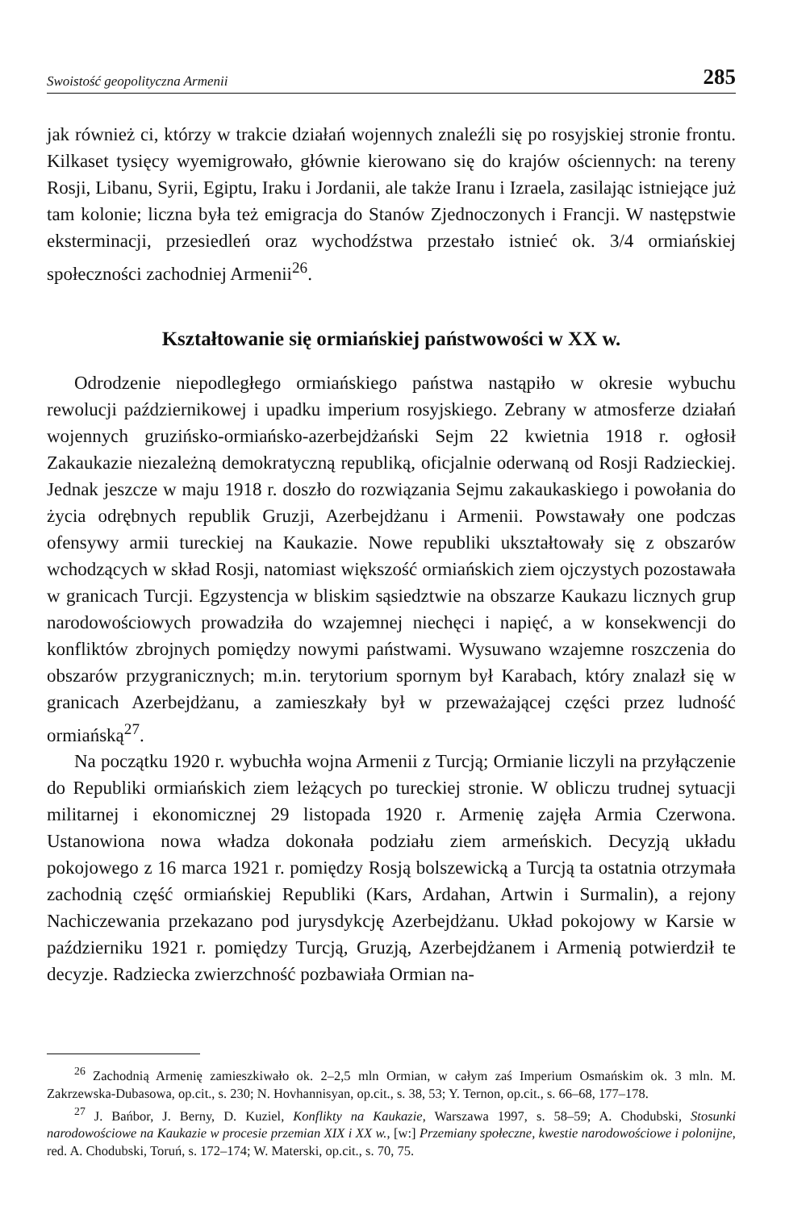Swoistość geopolityczna Armenii 285
jak również ci, którzy w trakcie działań wojennych znaleźli się po rosyjskiej stronie frontu. Kilkaset tysięcy wyemigrowało, głównie kierowano się do krajów ościennych: na tereny Rosji, Libanu, Syrii, Egiptu, Iraku i Jordanii, ale także Iranu i Izraela, zasilając istniejące już tam kolonie; liczna była też emigracja do Stanów Zjednoczonych i Francji. W następstwie eksterminacji, przesiedleń oraz wychodźstwa przestało istnieć ok. 3/4 ormiańskiej społeczności zachodniej Armenii<sup>26</sup>.
Kształtowanie się ormiańskiej państwowości w XX w.
Odrodzenie niepodległego ormiańskiego państwa nastąpiło w okresie wybuchu rewolucji październikowej i upadku imperium rosyjskiego. Zebrany w atmosferze działań wojennych gruzińsko-ormiańsko-azerbejdżański Sejm 22 kwietnia 1918 r. ogłosił Zakaukazie niezależną demokratyczną republiką, oficjalnie oderwaną od Rosji Radzieckiej. Jednak jeszcze w maju 1918 r. doszło do rozwiązania Sejmu zakaukaskiego i powołania do życia odrębnych republik Gruzji, Azerbejdżanu i Armenii. Powstawały one podczas ofensywy armii tureckiej na Kaukazie. Nowe republiki ukształtowały się z obszarów wchodzących w skład Rosji, natomiast większość ormiańskich ziem ojczystych pozostawała w granicach Turcji. Egzystencja w bliskim sąsiedztwie na obszarze Kaukazu licznych grup narodowościowych prowadziła do wzajemnej niechęci i napięć, a w konsekwencji do konfliktów zbrojnych pomiędzy nowymi państwami. Wysuwano wzajemne roszczenia do obszarów przygranicznych; m.in. terytorium spornym był Karabach, który znalazł się w granicach Azerbejdżanu, a zamieszkały był w przeważającej części przez ludność ormiańską<sup>27</sup>.
Na początku 1920 r. wybuchła wojna Armenii z Turcją; Ormianie liczyli na przyłączenie do Republiki ormiańskich ziem leżących po tureckiej stronie. W obliczu trudnej sytuacji militarnej i ekonomicznej 29 listopada 1920 r. Armenię zajęła Armia Czerwona. Ustanowiona nowa władza dokonała podziału ziem armeńskich. Decyzją układu pokojowego z 16 marca 1921 r. pomiędzy Rosją bolszewicką a Turcją ta ostatnia otrzymała zachodnią część ormiańskiej Republiki (Kars, Ardahan, Artwin i Surmalin), a rejony Nachiczewania przekazano pod jurysdykcję Azerbejdżanu. Układ pokojowy w Karsie w październiku 1921 r. pomiędzy Turcją, Gruzją, Azerbejdżanem i Armenią potwierdził te decyzje. Radziecka zwierzchność pozbawiała Ormian na-
<sup>26</sup> Zachodnią Armenię zamieszkiwało ok. 2–2,5 mln Ormian, w całym zaś Imperium Osmańskim ok. 3 mln. M. Zakrzewska-Dubasowa, op.cit., s. 230; N. Hovhannisyan, op.cit., s. 38, 53; Y. Ternon, op.cit., s. 66–68, 177–178.
<sup>27</sup> J. Bańbor, J. Berny, D. Kuziel, Konflikty na Kaukazie, Warszawa 1997, s. 58–59; A. Chodubski, Stosunki narodowościowe na Kaukazie w procesie przemian XIX i XX w., [w:] Przemiany społeczne, kwestie narodowościowe i polonijne, red. A. Chodubski, Toruń, s. 172–174; W. Materski, op.cit., s. 70, 75.